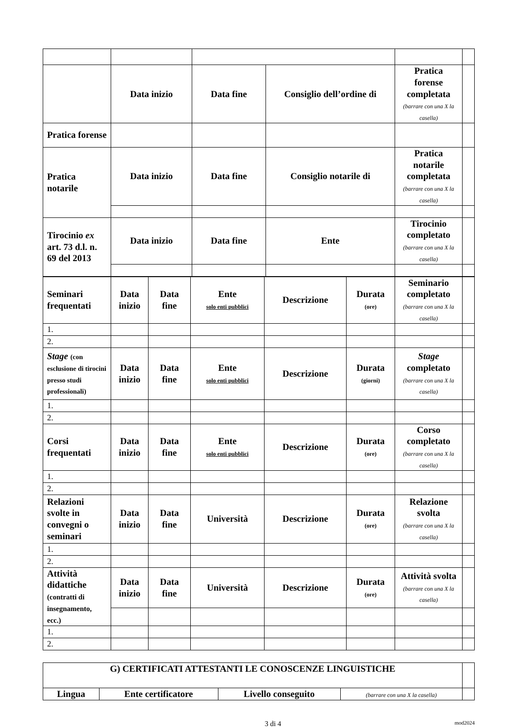| | Data inizio | Data fine | Consiglio dell’ordine di | Pratica forense completata (barrare con una X la casella) | |
| Pratica forense | | | | | |
| Pratica notarile | Data inizio | Data fine | Consiglio notarile di | Pratica notarile completata (barrare con una X la casella) | |
| Tirocinio ex art. 73 d.l. n. 69 del 2013 | Data inizio | Data fine | Ente | Tirocinio completato (barrare con una X la casella) | |
| Seminari frequentati | Data inizio | Data fine | Ente solo enti pubblici | Descrizione | Durata (ore) | Seminario completato (barrare con una X la casella) | |
| 1. | | | | | | | |
| 2. | | | | | | | |
| Stage (con esclusione di tirocini presso studi professionali) | Data inizio | Data fine | Ente solo enti pubblici | Descrizione | Durata (giorni) | Stage completato (barrare con una X la casella) | |
| 1. | | | | | | | |
| 2. | | | | | | | |
| Corsi frequentati | Data inizio | Data fine | Ente solo enti pubblici | Descrizione | Durata (ore) | Corso completato (barrare con una X la casella) | |
| 1. | | | | | | | |
| 2. | | | | | | | |
| Relazioni svolte in convegni o seminari | Data inizio | Data fine | Università | Descrizione | Durata (ore) | Relazione svolta (barrare con una X la casella) | |
| 1. | | | | | | | |
| 2. | | | | | | | |
| Attività didattiche (contratti di insegnamento, ecc.) | Data inizio | Data fine | Università | Descrizione | Durata (ore) | Attività svolta (barrare con una X la casella) | |
| 1. | | | | | | | |
| 2. | | | | | | | |
| G) CERTIFICATI ATTESTANTI LE CONOSCENZE LINGUISTICHE | | | | |
| Lingua | Ente certificatore | Livello conseguito | (barrare con una X la casella) | |
3 di 4 mod2024